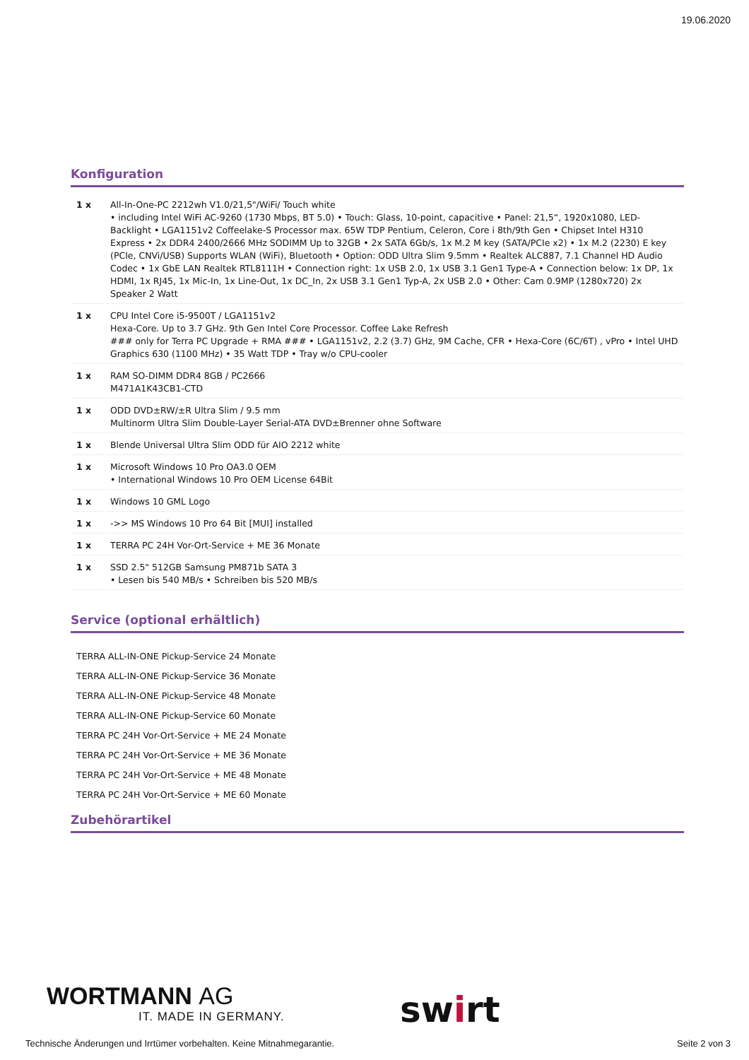19.06.2020
Konfiguration
| 1 x | All-In-One-PC 2212wh V1.0/21,5"/WiFi/ Touch white • including Intel WiFi AC-9260 (1730 Mbps, BT 5.0) • Touch: Glass, 10-point, capacitive • Panel: 21,5“, 1920x1080, LED-Backlight • LGA1151v2 Coffeelake-S Processor max. 65W TDP Pentium, Celeron, Core i 8th/9th Gen • Chipset Intel H310 Express • 2x DDR4 2400/2666 MHz SODIMM Up to 32GB • 2x SATA 6Gb/s, 1x M.2 M key (SATA/PCIe x2) • 1x M.2 (2230) E key (PCIe, CNVi/USB) Supports WLAN (WiFi), Bluetooth • Option: ODD Ultra Slim 9.5mm • Realtek ALC887, 7.1 Channel HD Audio Codec • 1x GbE LAN Realtek RTL8111H • Connection right: 1x USB 2.0, 1x USB 3.1 Gen1 Type-A • Connection below: 1x DP, 1x HDMI, 1x RJ45, 1x Mic-In, 1x Line-Out, 1x DC_In, 2x USB 3.1 Gen1 Typ-A, 2x USB 2.0 • Other: Cam 0.9MP (1280x720) 2x Speaker 2 Watt |
| 1 x | CPU Intel Core i5-9500T / LGA1151v2 Hexa-Core. Up to 3.7 GHz. 9th Gen Intel Core Processor. Coffee Lake Refresh ### only for Terra PC Upgrade + RMA ### • LGA1151v2, 2.2 (3.7) GHz, 9M Cache, CFR • Hexa-Core (6C/6T) , vPro • Intel UHD Graphics 630 (1100 MHz) • 35 Watt TDP • Tray w/o CPU-cooler |
| 1 x | RAM SO-DIMM DDR4 8GB / PC2666 M471A1K43CB1-CTD |
| 1 x | ODD DVD±RW/±R Ultra Slim / 9.5 mm Multinorm Ultra Slim Double-Layer Serial-ATA DVD±Brenner ohne Software |
| 1 x | Blende Universal Ultra Slim ODD für AIO 2212 white |
| 1 x | Microsoft Windows 10 Pro OA3.0 OEM • International Windows 10 Pro OEM License 64Bit |
| 1 x | Windows 10 GML Logo |
| 1 x | ->> MS Windows 10 Pro 64 Bit [MUI] installed |
| 1 x | TERRA PC 24H Vor-Ort-Service + ME 36 Monate |
| 1 x | SSD 2.5" 512GB Samsung PM871b SATA 3 • Lesen bis 540 MB/s • Schreiben bis 520 MB/s |
Service (optional erhältlich)
TERRA ALL-IN-ONE Pickup-Service 24 Monate
TERRA ALL-IN-ONE Pickup-Service 36 Monate
TERRA ALL-IN-ONE Pickup-Service 48 Monate
TERRA ALL-IN-ONE Pickup-Service 60 Monate
TERRA PC 24H Vor-Ort-Service + ME 24 Monate
TERRA PC 24H Vor-Ort-Service + ME 36 Monate
TERRA PC 24H Vor-Ort-Service + ME 48 Monate
TERRA PC 24H Vor-Ort-Service + ME 60 Monate
Zubehörartikel
WORTMANN AG
IT. MADE IN GERMANY.
swirt
Technische Änderungen und Irrtümer vorbehalten. Keine Mitnahmegarantie. Seite 2 von 3